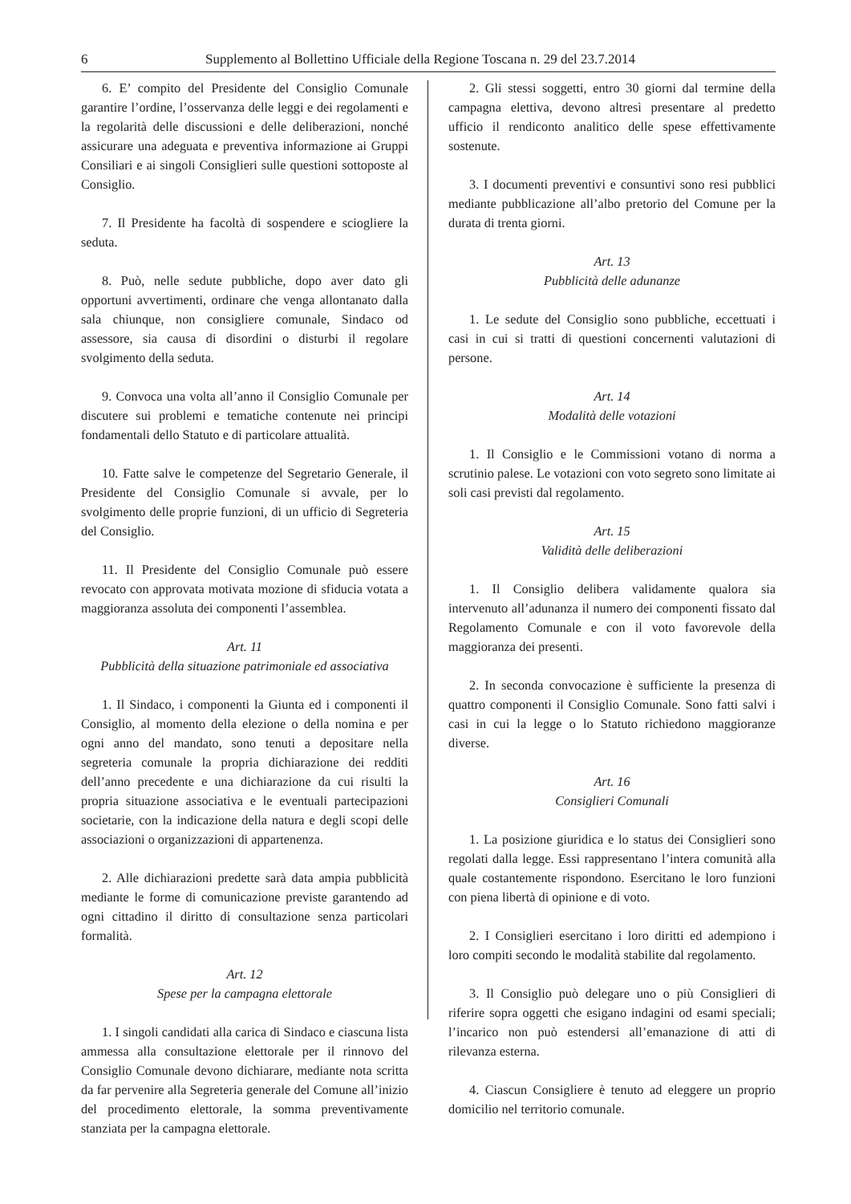6 Supplemento al Bollettino Ufficiale della Regione Toscana n. 29 del 23.7.2014
6. E’ compito del Presidente del Consiglio Comunale garantire l’ordine, l’osservanza delle leggi e dei regolamenti e la regolarità delle discussioni e delle deliberazioni, nonché assicurare una adeguata e preventiva informazione ai Gruppi Consiliari e ai singoli Consiglieri sulle questioni sottoposte al Consiglio.
7. Il Presidente ha facoltà di sospendere e sciogliere la seduta.
8. Può, nelle sedute pubbliche, dopo aver dato gli opportuni avvertimenti, ordinare che venga allontanato dalla sala chiunque, non consigliere comunale, Sindaco od assessore, sia causa di disordini o disturbi il regolare svolgimento della seduta.
9. Convoca una volta all’anno il Consiglio Comunale per discutere sui problemi e tematiche contenute nei principi fondamentali dello Statuto e di particolare attualità.
10. Fatte salve le competenze del Segretario Generale, il Presidente del Consiglio Comunale si avvale, per lo svolgimento delle proprie funzioni, di un ufficio di Segreteria del Consiglio.
11. Il Presidente del Consiglio Comunale può essere revocato con approvata motivata mozione di sfiducia votata a maggioranza assoluta dei componenti l’assemblea.
Art. 11
Pubblicità della situazione patrimoniale ed associativa
1. Il Sindaco, i componenti la Giunta ed i componenti il Consiglio, al momento della elezione o della nomina e per ogni anno del mandato, sono tenuti a depositare nella segreteria comunale la propria dichiarazione dei redditi dell’anno precedente e una dichiarazione da cui risulti la propria situazione associativa e le eventuali partecipazioni societarie, con la indicazione della natura e degli scopi delle associazioni o organizzazioni di appartenenza.
2. Alle dichiarazioni predette sarà data ampia pubblicità mediante le forme di comunicazione previste garantendo ad ogni cittadino il diritto di consultazione senza particolari formalità.
Art. 12
Spese per la campagna elettorale
1. I singoli candidati alla carica di Sindaco e ciascuna lista ammessa alla consultazione elettorale per il rinnovo del Consiglio Comunale devono dichiarare, mediante nota scritta da far pervenire alla Segreteria generale del Comune all’inizio del procedimento elettorale, la somma preventivamente stanziata per la campagna elettorale.
2. Gli stessi soggetti, entro 30 giorni dal termine della campagna elettiva, devono altresì presentare al predetto ufficio il rendiconto analitico delle spese effettivamente sostenute.
3. I documenti preventivi e consuntivi sono resi pubblici mediante pubblicazione all’albo pretorio del Comune per la durata di trenta giorni.
Art. 13
Pubblicità delle adunanze
1. Le sedute del Consiglio sono pubbliche, eccettuati i casi in cui si tratti di questioni concernenti valutazioni di persone.
Art. 14
Modalità delle votazioni
1. Il Consiglio e le Commissioni votano di norma a scrutinio palese. Le votazioni con voto segreto sono limitate ai soli casi previsti dal regolamento.
Art. 15
Validità delle deliberazioni
1. Il Consiglio delibera validamente qualora sia intervenuto all’adunanza il numero dei componenti fissato dal Regolamento Comunale e con il voto favorevole della maggioranza dei presenti.
2. In seconda convocazione è sufficiente la presenza di quattro componenti il Consiglio Comunale. Sono fatti salvi i casi in cui la legge o lo Statuto richiedono maggioranze diverse.
Art. 16
Consiglieri Comunali
1. La posizione giuridica e lo status dei Consiglieri sono regolati dalla legge. Essi rappresentano l’intera comunità alla quale costantemente rispondono. Esercitano le loro funzioni con piena libertà di opinione e di voto.
2. I Consiglieri esercitano i loro diritti ed adempiono i loro compiti secondo le modalità stabilite dal regolamento.
3. Il Consiglio può delegare uno o più Consiglieri di riferire sopra oggetti che esigano indagini od esami speciali; l’incarico non può estendersi all’emanazione di atti di rilevanza esterna.
4. Ciascun Consigliere è tenuto ad eleggere un proprio domicilio nel territorio comunale.